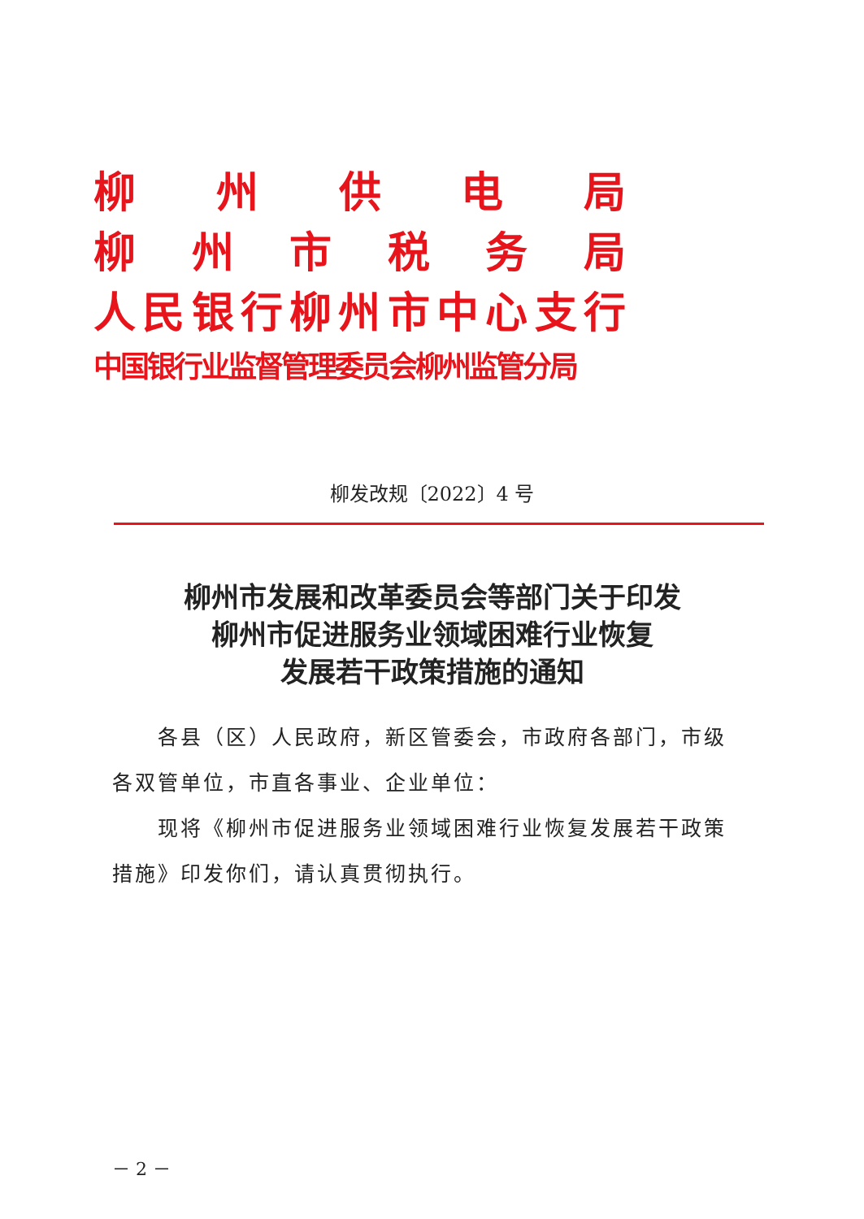柳州供电局
柳州市税务局
人民银行柳州市中心支行
中国银行业监督管理委员会柳州监管分局
柳发改规〔2022〕4 号
柳州市发展和改革委员会等部门关于印发
柳州市促进服务业领域困难行业恢复
发展若干政策措施的通知
各县（区）人民政府，新区管委会，市政府各部门，市级
各双管单位，市直各事业、企业单位：
现将《柳州市促进服务业领域困难行业恢复发展若干政策措施》印发你们，请认真贯彻执行。
－ 2 －